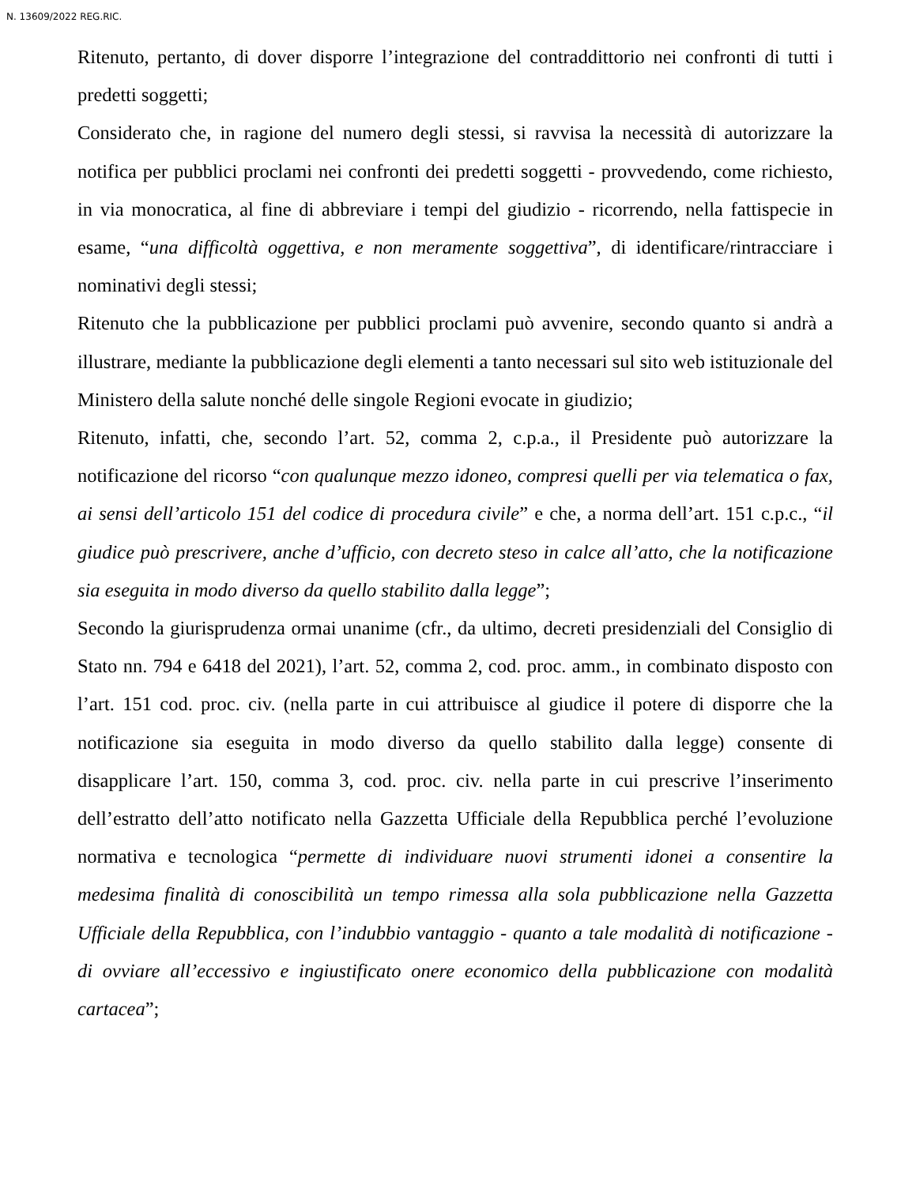N. 13609/2022 REG.RIC.
Ritenuto, pertanto, di dover disporre l’integrazione del contraddittorio nei confronti di tutti i predetti soggetti;
Considerato che, in ragione del numero degli stessi, si ravvisa la necessità di autorizzare la notifica per pubblici proclami nei confronti dei predetti soggetti - provvedendo, come richiesto, in via monocratica, al fine di abbreviare i tempi del giudizio - ricorrendo, nella fattispecie in esame, “una difficoltà oggettiva, e non meramente soggettiva”, di identificare/rintracciare i nominativi degli stessi;
Ritenuto che la pubblicazione per pubblici proclami può avvenire, secondo quanto si andrà a illustrare, mediante la pubblicazione degli elementi a tanto necessari sul sito web istituzionale del Ministero della salute nonché delle singole Regioni evocate in giudizio;
Ritenuto, infatti, che, secondo l’art. 52, comma 2, c.p.a., il Presidente può autorizzare la notificazione del ricorso “con qualunque mezzo idoneo, compresi quelli per via telematica o fax, ai sensi dell’articolo 151 del codice di procedura civile” e che, a norma dell’art. 151 c.p.c., “il giudice può prescrivere, anche d’ufficio, con decreto steso in calce all’atto, che la notificazione sia eseguita in modo diverso da quello stabilito dalla legge”;
Secondo la giurisprudenza ormai unanime (cfr., da ultimo, decreti presidenziali del Consiglio di Stato nn. 794 e 6418 del 2021), l’art. 52, comma 2, cod. proc. amm., in combinato disposto con l’art. 151 cod. proc. civ. (nella parte in cui attribuisce al giudice il potere di disporre che la notificazione sia eseguita in modo diverso da quello stabilito dalla legge) consente di disapplicare l’art. 150, comma 3, cod. proc. civ. nella parte in cui prescrive l’inserimento dell’estratto dell’atto notificato nella Gazzetta Ufficiale della Repubblica perché l’evoluzione normativa e tecnologica “permette di individuare nuovi strumenti idonei a consentire la medesima finalità di conoscibilità un tempo rimessa alla sola pubblicazione nella Gazzetta Ufficiale della Repubblica, con l’indubbio vantaggio - quanto a tale modalità di notificazione - di ovviare all’eccessivo e ingiustificato onere economico della pubblicazione con modalità cartacea”;